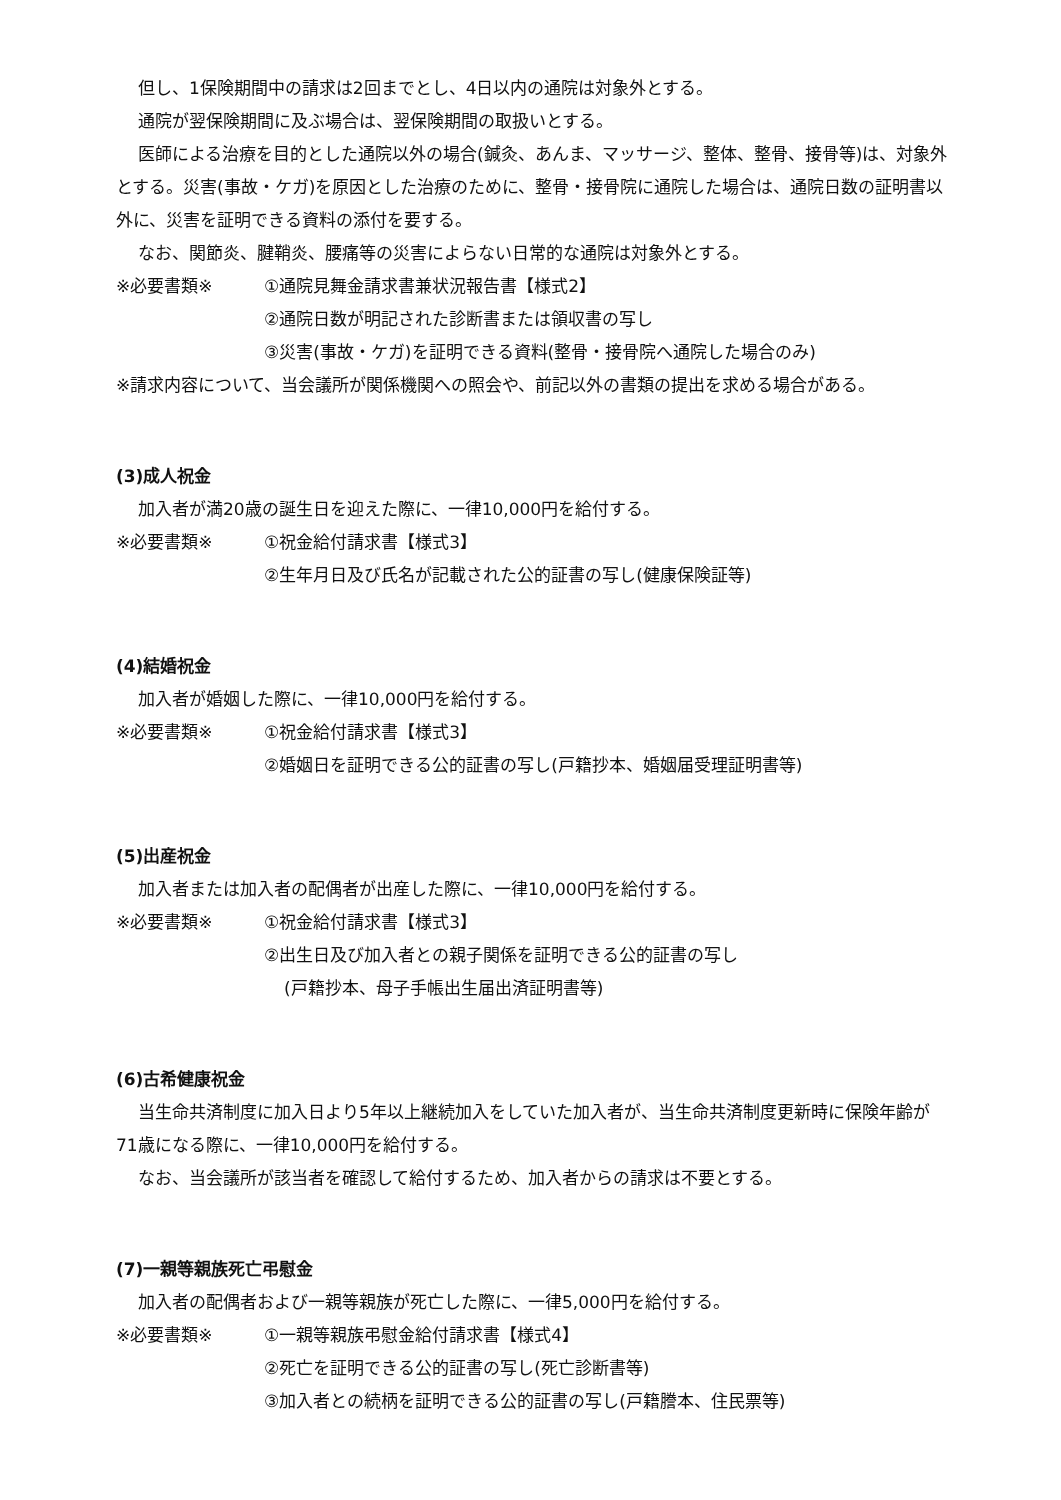但し、1保険期間中の請求は2回までとし、4日以内の通院は対象外とする。
通院が翌保険期間に及ぶ場合は、翌保険期間の取扱いとする。
医師による治療を目的とした通院以外の場合(鍼灸、あんま、マッサージ、整体、整骨、接骨等)は、対象外とする。災害(事故・ケガ)を原因とした治療のために、整骨・接骨院に通院した場合は、通院日数の証明書以外に、災害を証明できる資料の添付を要する。
なお、関節炎、腱鞘炎、腰痛等の災害によらない日常的な通院は対象外とする。
※必要書類※ ①通院見舞金請求書兼状況報告書【様式2】
②通院日数が明記された診断書または領収書の写し
③災害(事故・ケガ)を証明できる資料(整骨・接骨院へ通院した場合のみ)
※請求内容について、当会議所が関係機関への照会や、前記以外の書類の提出を求める場合がある。
(3)成人祝金
加入者が満20歳の誕生日を迎えた際に、一律10,000円を給付する。
※必要書類※ ①祝金給付請求書【様式3】
②生年月日及び氏名が記載された公的証書の写し(健康保険証等)
(4)結婚祝金
加入者が婚姻した際に、一律10,000円を給付する。
※必要書類※ ①祝金給付請求書【様式3】
②婚姻日を証明できる公的証書の写し(戸籍抄本、婚姻届受理証明書等)
(5)出産祝金
加入者または加入者の配偶者が出産した際に、一律10,000円を給付する。
※必要書類※ ①祝金給付請求書【様式3】
②出生日及び加入者との親子関係を証明できる公的証書の写し
(戸籍抄本、母子手帳出生届出済証明書等)
(6)古希健康祝金
当生命共済制度に加入日より5年以上継続加入をしていた加入者が、当生命共済制度更新時に保険年齢が71歳になる際に、一律10,000円を給付する。
なお、当会議所が該当者を確認して給付するため、加入者からの請求は不要とする。
(7)一親等親族死亡弔慰金
加入者の配偶者および一親等親族が死亡した際に、一律5,000円を給付する。
※必要書類※ ①一親等親族弔慰金給付請求書【様式4】
②死亡を証明できる公的証書の写し(死亡診断書等)
③加入者との続柄を証明できる公的証書の写し(戸籍謄本、住民票等)